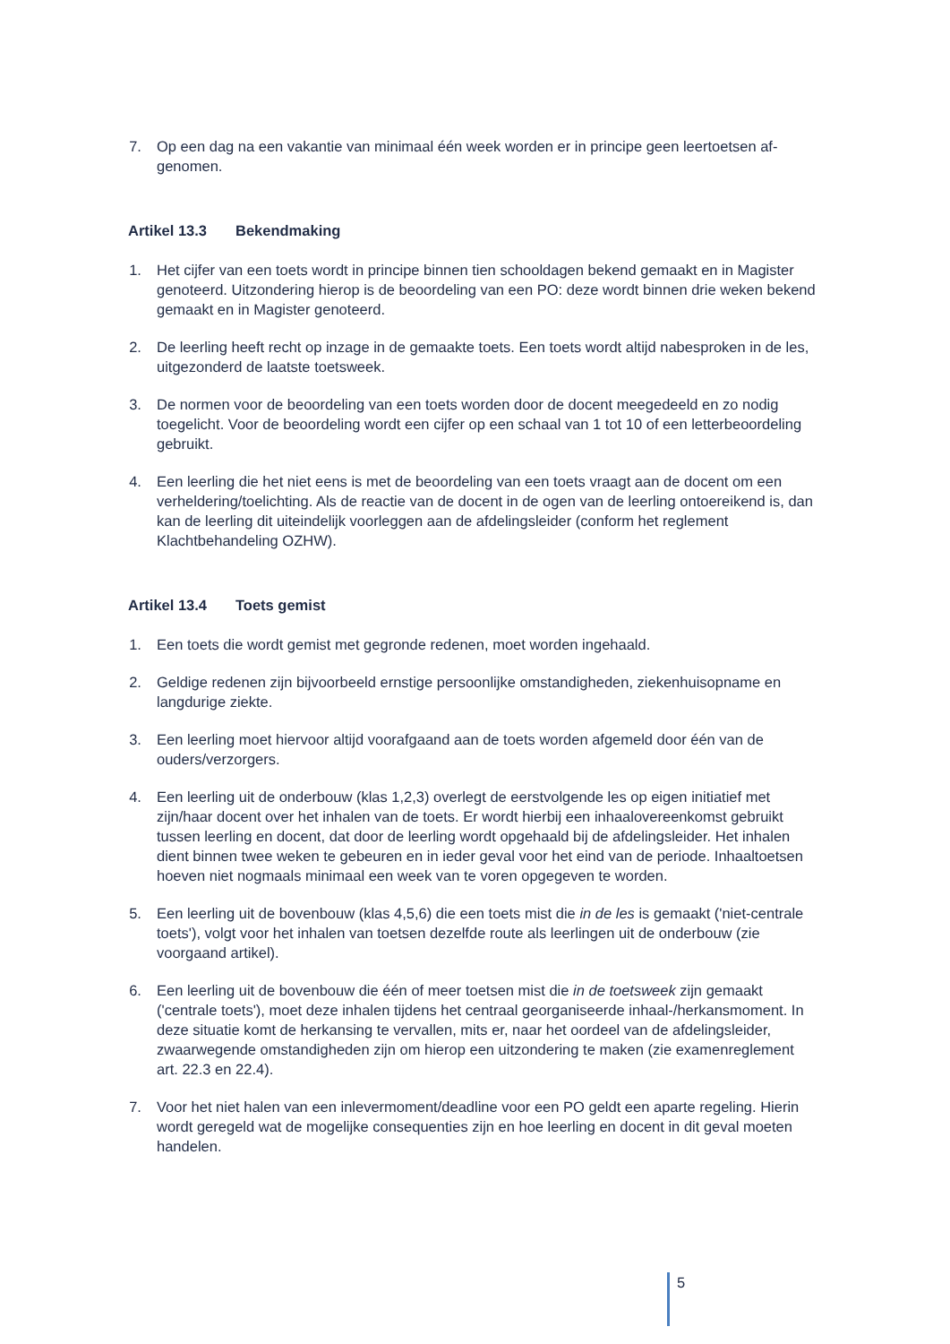7. Op een dag na een vakantie van minimaal één week worden er in principe geen leertoetsen af­genomen.
Artikel 13.3 Bekendmaking
1. Het cijfer van een toets wordt in principe binnen tien schooldagen bekend gemaakt en in Magis­ter genoteerd. Uitzondering hierop is de beoordeling van een PO: deze wordt binnen drie weken bekend gemaakt en in Magister genoteerd.
2. De leerling heeft recht op inzage in de gemaakte toets. Een toets wordt altijd nabesproken in de les, uitgezonderd de laatste toetsweek.
3. De normen voor de beoordeling van een toets worden door de docent meegedeeld en zo nodig toegelicht. Voor de beoordeling wordt een cijfer op een schaal van 1 tot 10 of een letterbeoor­deling gebruikt.
4. Een leerling die het niet eens is met de beoordeling van een toets vraagt aan de docent om een verheldering/toelichting. Als de reactie van de docent in de ogen van de leerling ontoereikend is, dan kan de leerling dit uiteindelijk voorleggen aan de afdelingsleider (conform het reglement Klachtbehandeling OZHW).
Artikel 13.4 Toets gemist
1. Een toets die wordt gemist met gegronde redenen, moet worden ingehaald.
2. Geldige redenen zijn bijvoorbeeld ernstige persoonlijke omstandigheden, ziekenhuisopname en langdurige ziekte.
3. Een leerling moet hiervoor altijd voorafgaand aan de toets worden afgemeld door één van de ouders/verzorgers.
4. Een leerling uit de onderbouw (klas 1,2,3) overlegt de eerstvolgende les op eigen initiatief met zijn/haar docent over het inhalen van de toets. Er wordt hierbij een inhaalovereenkomst ge­bruikt tussen leerling en docent, dat door de leerling wordt opgehaald bij de afdelingsleider. Het inhalen dient binnen twee weken te gebeuren en in ieder geval voor het eind van de periode. Inhaaltoetsen hoeven niet nogmaals minimaal een week van te voren opgegeven te worden.
5. Een leerling uit de bovenbouw (klas 4,5,6) die een toets mist die in de les is gemaakt ('niet-cen­trale toets'), volgt voor het inhalen van toetsen dezelfde route als leerlingen uit de onderbouw (zie voorgaand artikel).
6. Een leerling uit de bovenbouw die één of meer toetsen mist die in de toetsweek zijn gemaakt ('centrale toets'), moet deze inhalen tijdens het centraal georganiseerde inhaal-/herkansmo­ment. In deze situatie komt de herkansing te vervallen, mits er, naar het oordeel van de afde­lingsleider, zwaarwegende omstandigheden zijn om hierop een uitzondering te maken (zie exa­menreglement art. 22.3 en 22.4).
7. Voor het niet halen van een inlevermoment/deadline voor een PO geldt een aparte regeling. Hierin wordt geregeld wat de mogelijke consequenties zijn en hoe leerling en docent in dit geval moeten handelen.
5